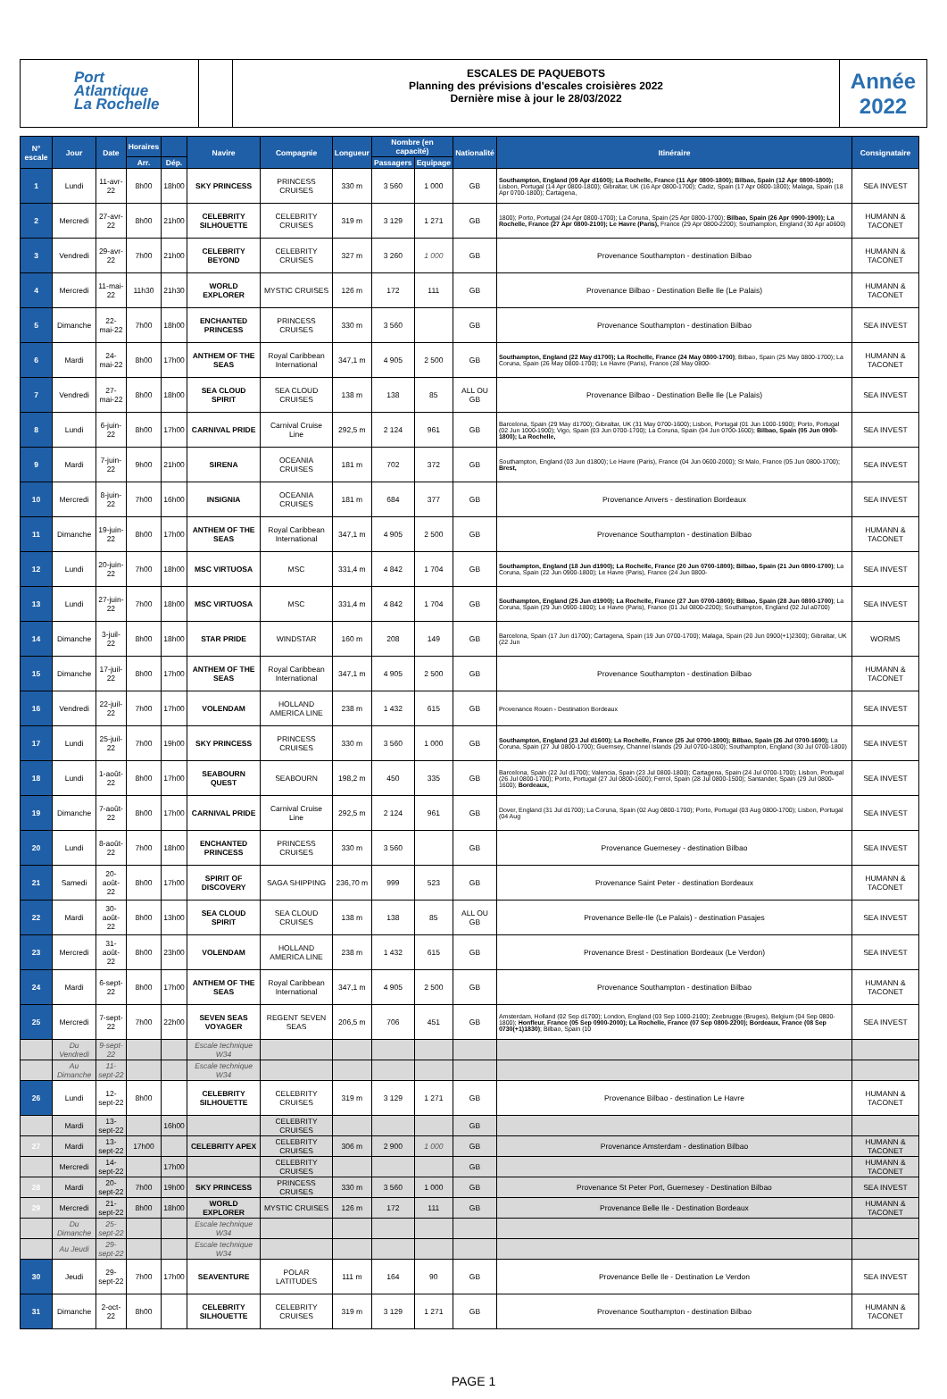Port
Atlantique
La Rochelle
ESCALES DE PAQUEBOTS
Planning des prévisions d'escales croisières 2022
Dernière mise à jour le 28/03/2022
Année
2022
| N° escale | Jour | Date | Horaires | | Navire | Compagnie | Longueur | Nombre (en capacité) | | Nationalité | Itinéraire | Consignataire |
| --- | --- | --- | --- | --- | --- | --- | --- | --- | --- | --- | --- | --- |
| | | | Arr. | Dép. | | | | Passagers | Equipage | | | |
| 1 | Lundi | 11-avr-22 | 8h00 | 18h00 | SKY PRINCESS | PRINCESS CRUISES | 330 m | 3 560 | 1 000 | GB | Southampton, England (09 Apr d1600); La Rochelle, France (11 Apr 0800-1800); Bilbao, Spain (12 Apr 0800-1800); Lisbon, Portugal (14 Apr 0800-1800); Gibraltar, UK (16 Apr 0800-1700); Cadiz, Spain (17 Apr 0800-1800); Malaga, Spain (18 Apr 0700-1800); Cartagena, | SEA INVEST |
| 2 | Mercredi | 27-avr-22 | 8h00 | 21h00 | CELEBRITY SILHOUETTE | CELEBRITY CRUISES | 319 m | 3 129 | 1 271 | GB | 1800); Porto, Portugal (24 Apr 0800-1700); La Coruna, Spain (25 Apr 0800-1700); Bilbao, Spain (26 Apr 0900-1900); La Rochelle, France (27 Apr 0800-2100); Le Havre (Paris), France (29 Apr 0800-2200); Southampton, England (30 Apr a0600) | HUMANN & TACONET |
| 3 | Vendredi | 29-avr-22 | 7h00 | 21h00 | CELEBRITY BEYOND | CELEBRITY CRUISES | 327 m | 3 260 | 1 000 | GB | Provenance Southampton - destination Bilbao | HUMANN & TACONET |
| 4 | Mercredi | 11-mai-22 | 11h30 | 21h30 | WORLD EXPLORER | MYSTIC CRUISES | 126 m | 172 | 111 | GB | Provenance Bilbao - Destination Belle Ile (Le Palais) | HUMANN & TACONET |
| 5 | Dimanche | 22-mai-22 | 7h00 | 18h00 | ENCHANTED PRINCESS | PRINCESS CRUISES | 330 m | 3 560 | | GB | Provenance Southampton - destination Bilbao | SEA INVEST |
| 6 | Mardi | 24-mai-22 | 8h00 | 17h00 | ANTHEM OF THE SEAS | Royal Caribbean International | 347,1 m | 4 905 | 2 500 | GB | Southampton, England (22 May d1700); La Rochelle, France (24 May 0800-1700) ; Bilbao, Spain (25 May 0800-1700); La Coruna, Spain (26 May 0800-1700); Le Havre (Paris), France (28 May 0800- | HUMANN & TACONET |
| 7 | Vendredi | 27-mai-22 | 8h00 | 18h00 | SEA CLOUD SPIRIT | SEA CLOUD CRUISES | 138 m | 138 | 85 | ALL OU GB | Provenance Bilbao - Destination Belle Ile (Le Palais) | SEA INVEST |
| 8 | Lundi | 6-juin-22 | 8h00 | 17h00 | CARNIVAL PRIDE | Carnival Cruise Line | 292,5 m | 2 124 | 961 | GB | Barcelona, Spain (29 May d1700); Gibraltar, UK (31 May 0700-1600); Lisbon, Portugal (01 Jun 1000-1900); Porto, Portugal (02 Jun 1000-1900); Vigo, Spain (03 Jun 0700-1700); La Coruna, Spain (04 Jun 0700-1600); Bilbao, Spain (05 Jun 0900-1800); La Rochelle, | SEA INVEST |
| 9 | Mardi | 7-juin-22 | 9h00 | 21h00 | SIRENA | OCEANIA CRUISES | 181 m | 702 | 372 | GB | Southampton, England (03 Jun d1800); Le Havre (Paris), France (04 Jun 0600-2000); St Malo, France (05 Jun 0800-1700); Brest, | SEA INVEST |
| 10 | Mercredi | 8-juin-22 | 7h00 | 16h00 | INSIGNIA | OCEANIA CRUISES | 181 m | 684 | 377 | GB | Provenance Anvers - destination Bordeaux | SEA INVEST |
| 11 | Dimanche | 19-juin-22 | 8h00 | 17h00 | ANTHEM OF THE SEAS | Royal Caribbean International | 347,1 m | 4 905 | 2 500 | GB | Provenance Southampton - destination Bilbao | HUMANN & TACONET |
| 12 | Lundi | 20-juin-22 | 7h00 | 18h00 | MSC VIRTUOSA | MSC | 331,4 m | 4 842 | 1 704 | GB | Southampton, England (18 Jun d1900); La Rochelle, France (20 Jun 0700-1800); Bilbao, Spain (21 Jun 0800-1700) ; La Coruna, Spain (22 Jun 0900-1800); Le Havre (Paris), France (24 Jun 0800- | SEA INVEST |
| 13 | Lundi | 27-juin-22 | 7h00 | 18h00 | MSC VIRTUOSA | MSC | 331,4 m | 4 842 | 1 704 | GB | Southampton, England (25 Jun d1900); La Rochelle, France (27 Jun 0700-1800); Bilbao, Spain (28 Jun 0800-1700) ; La Coruna, Spain (29 Jun 0900-1800); Le Havre (Paris), France (01 Jul 0800-2200); Southampton, England (02 Jul a0700) | SEA INVEST |
| 14 | Dimanche | 3-juil-22 | 8h00 | 18h00 | STAR PRIDE | WINDSTAR | 160 m | 208 | 149 | GB | Barcelona, Spain (17 Jun d1700); Cartagena, Spain (19 Jun 0700-1700); Malaga, Spain (20 Jun 0900(+1)2300); Gibraltar, UK (22 Jun | WORMS |
| 15 | Dimanche | 17-juil-22 | 8h00 | 17h00 | ANTHEM OF THE SEAS | Royal Caribbean International | 347,1 m | 4 905 | 2 500 | GB | Provenance Southampton - destination Bilbao | HUMANN & TACONET |
| 16 | Vendredi | 22-juil-22 | 7h00 | 17h00 | VOLENDAM | HOLLAND AMERICA LINE | 238 m | 1 432 | 615 | GB | Provenance Rouen - Destination Bordeaux | SEA INVEST |
| 17 | Lundi | 25-juil-22 | 7h00 | 19h00 | SKY PRINCESS | PRINCESS CRUISES | 330 m | 3 560 | 1 000 | GB | Southampton, England (23 Jul d1600); La Rochelle, France (25 Jul 0700-1800); Bilbao, Spain (26 Jul 0700-1600); La Coruna, Spain (27 Jul 0800-1700); Guernsey, Channel Islands (29 Jul 0700-1800); Southampton, England (30 Jul 0700-1800) | SEA INVEST |
| 18 | Lundi | 1-août-22 | 8h00 | 17h00 | SEABOURN QUEST | SEABOURN | 198,2 m | 450 | 335 | GB | Barcelona, Spain (22 Jul d1700); Valencia, Spain (23 Jul 0800-1800); Cartagena, Spain (24 Jul 0700-1700); Lisbon, Portugal (26 Jul 0800-1700); Porto, Portugal (27 Jul 0800-1600); Ferrol, Spain (28 Jul 0800-1500); Santander, Spain (29 Jul 0800-1600); Bordeaux, | SEA INVEST |
| 19 | Dimanche | 7-août-22 | 8h00 | 17h00 | CARNIVAL PRIDE | Carnival Cruise Line | 292,5 m | 2 124 | 961 | GB | Dover, England (31 Jul d1700); La Coruna, Spain (02 Aug 0800-1700); Porto, Portugal (03 Aug 0800-1700); Lisbon, Portugal (04 Aug | SEA INVEST |
| 20 | Lundi | 8-août-22 | 7h00 | 18h00 | ENCHANTED PRINCESS | PRINCESS CRUISES | 330 m | 3 560 | | GB | Provenance Guernesey - destination Bilbao | SEA INVEST |
| 21 | Samedi | 20-août-22 | 8h00 | 17h00 | SPIRIT OF DISCOVERY | SAGA SHIPPING | 236,70 m | 999 | 523 | GB | Provenance Saint Peter - destination Bordeaux | HUMANN & TACONET |
| 22 | Mardi | 30-août-22 | 8h00 | 13h00 | SEA CLOUD SPIRIT | SEA CLOUD CRUISES | 138 m | 138 | 85 | ALL OU GB | Provenance Belle-Ile (Le Palais) - destination Pasajes | SEA INVEST |
| 23 | Mercredi | 31-août-22 | 8h00 | 23h00 | VOLENDAM | HOLLAND AMERICA LINE | 238 m | 1 432 | 615 | GB | Provenance Brest - Destination Bordeaux (Le Verdon) | SEA INVEST |
| 24 | Mardi | 6-sept-22 | 8h00 | 17h00 | ANTHEM OF THE SEAS | Royal Caribbean International | 347,1 m | 4 905 | 2 500 | GB | Provenance Southampton - destination Bilbao | HUMANN & TACONET |
| 25 | Mercredi | 7-sept-22 | 7h00 | 22h00 | SEVEN SEAS VOYAGER | REGENT SEVEN SEAS | 206,5 m | 706 | 451 | GB | Amsterdam, Holland (02 Sep d1700); London, England (03 Sep 1000-2100); Zeebrugge (Bruges), Belgium (04 Sep 0800-1800); Honfleur, France (05 Sep 0900-2000); La Rochelle, France (07 Sep 0800-2200); Bordeaux, France (08 Sep 0730(+1)1830) ; Bilbao, Spain (10 | SEA INVEST |
| | Du Vendredi | 9-sept-22 | | | Escale technique W34 | | | | | | | |
| | Au Dimanche | 11-sept-22 | | | Escale technique W34 | | | | | | | |
| 26 | Lundi | 12-sept-22 | 8h00 | | CELEBRITY SILHOUETTE | CELEBRITY CRUISES | 319 m | 3 129 | 1 271 | GB | Provenance Bilbao - destination Le Havre | HUMANN & TACONET |
| | Mardi | 13-sept-22 | | 16h00 | | CELEBRITY CRUISES | | | | GB | | |
| 27 | Mardi | 13-sept-22 | 17h00 | | CELEBRITY APEX | CELEBRITY CRUISES | 306 m | 2 900 | 1 000 | GB | Provenance Amsterdam - destination Bilbao | HUMANN & TACONET |
| | Mercredi | 14-sept-22 | | 17h00 | | CELEBRITY CRUISES | | | | GB | | HUMANN & TACONET |
| 28 | Mardi | 20-sept-22 | 7h00 | 19h00 | SKY PRINCESS | PRINCESS CRUISES | 330 m | 3 560 | 1 000 | GB | Provenance St Peter Port, Guernesey - Destination Bilbao | SEA INVEST |
| 29 | Mercredi | 21-sept-22 | 8h00 | 18h00 | WORLD EXPLORER | MYSTIC CRUISES | 126 m | 172 | 111 | GB | Provenance Belle Ile - Destination Bordeaux | HUMANN & TACONET |
| | Du Dimanche | 25-sept-22 | | | Escale technique W34 | | | | | | | |
| | Au Jeudi | 29-sept-22 | | | Escale technique W34 | | | | | | | |
| 30 | Jeudi | 29-sept-22 | 7h00 | 17h00 | SEAVENTURE | POLAR LATITUDES | 111 m | 164 | 90 | GB | Provenance Belle Ile - Destination Le Verdon | SEA INVEST |
| 31 | Dimanche | 2-oct-22 | 8h00 | | CELEBRITY SILHOUETTE | CELEBRITY CRUISES | 319 m | 3 129 | 1 271 | GB | Provenance Southampton - destination Bilbao | HUMANN & TACONET |
PAGE 1